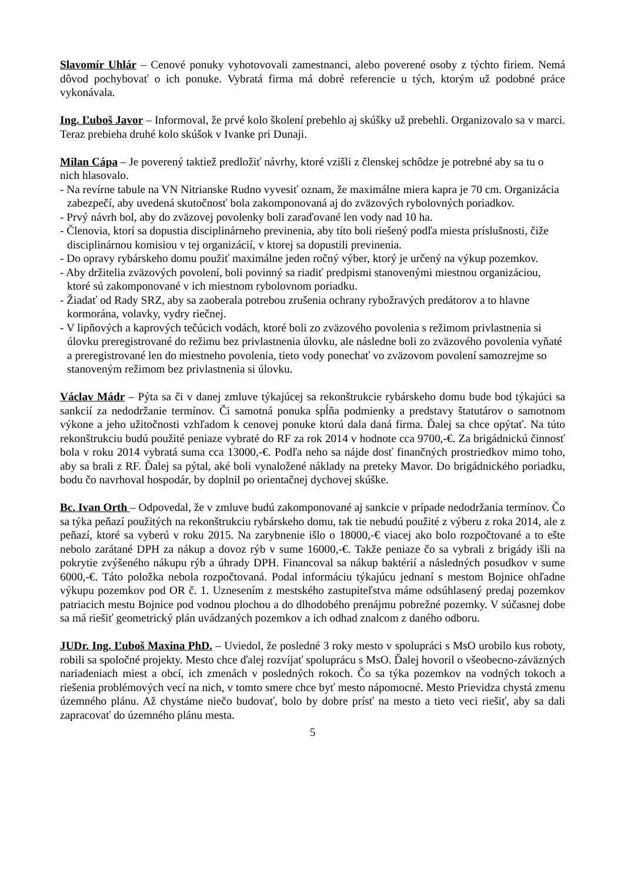Slavomír Uhlár – Cenové ponuky vyhotovovali zamestnanci, alebo poverené osoby z týchto firiem. Nemá dôvod pochybovať o ich ponuke. Vybratá firma má dobré referencie u tých, ktorým už podobné práce vykonávala.
Ing. Ľuboš Javor – Informoval, že prvé kolo školení prebehlo aj skúšky už prebehli. Organizovalo sa v marci. Teraz prebieha druhé kolo skúšok v Ivanke pri Dunaji.
Milan Cápa – Je poverený taktiež predložiť návrhy, ktoré vzišli z členskej schôdze je potrebné aby sa tu o nich hlasovalo.
- Na revírne tabule na VN Nitrianske Rudno vyvesiť oznam, že maximálne miera kapra je 70 cm. Organizácia zabezpečí, aby uvedená skutočnosť bola zakomponovaná aj do zväzových rybolovných poriadkov.
- Prvý návrh bol, aby do zväzovej povolenky boli zaraďované len vody nad 10 ha.
- Členovia, ktorí sa dopustia disciplinárneho previnenia, aby títo boli riešený podľa miesta príslušnosti, čiže disciplinárnou komisiou v tej organizácií, v ktorej sa dopustili previnenia.
- Do opravy rybárskeho domu použiť maximálne jeden ročný výber, ktorý je určený na výkup pozemkov.
- Aby držitelia zväzových povolení, boli povinný sa riadiť predpismi stanovenými miestnou organizáciou, ktoré sú zakomponované v ich miestnom rybolovnom poriadku.
- Žiadať od Rady SRZ, aby sa zaoberala potrebou zrušenia ochrany rybožravých predátorov a to hlavne kormorána, volavky, vydry riečnej.
- V lipňových a kaprových tečúcich vodách, ktoré boli zo zväzového povolenia s režimom privlastnenia si úlovku preregistrované do režimu bez privlastnenia úlovku, ale následne boli zo zväzového povolenia vyňaté a preregistrované len do miestneho povolenia, tieto vody ponechať vo zväzovom povolení samozrejme so stanoveným režimom bez privlastnenia si úlovku.
Václav Mádr – Pýta sa či v danej zmluve týkajúcej sa rekonštrukcie rybárskeho domu bude bod týkajúci sa sankcií za nedodržanie termínov. Či samotná ponuka spĺňa podmienky a predstavy štatutárov o samotnom výkone a jeho užitočnosti vzhľadom k cenovej ponuke ktorú dala daná firma. Ďalej sa chce opýtať. Na túto rekonštrukciu budú použité peniaze vybraté do RF za rok 2014 v hodnote cca 9700,-€. Za brigádnickú činnosť bola v roku 2014 vybratá suma cca 13000,-€. Podľa neho sa nájde dosť finančných prostriedkov mimo toho, aby sa brali z RF. Ďalej sa pýtal, aké boli vynaložené náklady na preteky Mavor. Do brigádnického poriadku, bodu čo navrhoval hospodár, by doplnil po orientačnej dychovej skúške.
Bc. Ivan Orth – Odpovedal, že v zmluve budú zakomponované aj sankcie v prípade nedodržania termínov. Čo sa týka peňazí použitých na rekonštrukciu rybárskeho domu, tak tie nebudú použité z výberu z roka 2014, ale z peňazí, ktoré sa vyberú v roku 2015. Na zarybnenie išlo o 18000,-€ viacej ako bolo rozpočtované a to ešte nebolo zarátané DPH za nákup a dovoz rýb v sume 16000,-€. Takže peniaze čo sa vybrali z brigády išli na pokrytie zvýšeného nákupu rýb a úhrady DPH. Financoval sa nákup baktérií a následných posudkov v sume 6000,-€. Táto položka nebola rozpočtovaná. Podal informáciu týkajúcu jednaní s mestom Bojnice ohľadne výkupu pozemkov pod OR č. 1. Uznesením z mestského zastupiteľstva máme odsúhlasený predaj pozemkov patriacich mestu Bojnice pod vodnou plochou a do dlhodobého prenájmu pobrežné pozemky. V súčasnej dobe sa má riešiť geometrický plán uvádzaných pozemkov a ich odhad znalcom z daného odboru.
JUDr. Ing. Ľuboš Maxina PhD. – Uviedol, že posledné 3 roky mesto v spolupráci s MsO urobilo kus roboty, robili sa spoločné projekty. Mesto chce ďalej rozvíjať spoluprácu s MsO. Ďalej hovoril o všeobecno-záväzných nariadeniach miest a obcí, ich zmenách v posledných rokoch. Čo sa týka pozemkov na vodných tokoch a riešenia problémových vecí na nich, v tomto smere chce byť mesto nápomocné. Mesto Prievidza chystá zmenu územného plánu. Až chystáme niečo budovať, bolo by dobre prísť na mesto a tieto veci riešiť, aby sa dali zapracovať do územného plánu mesta.
5